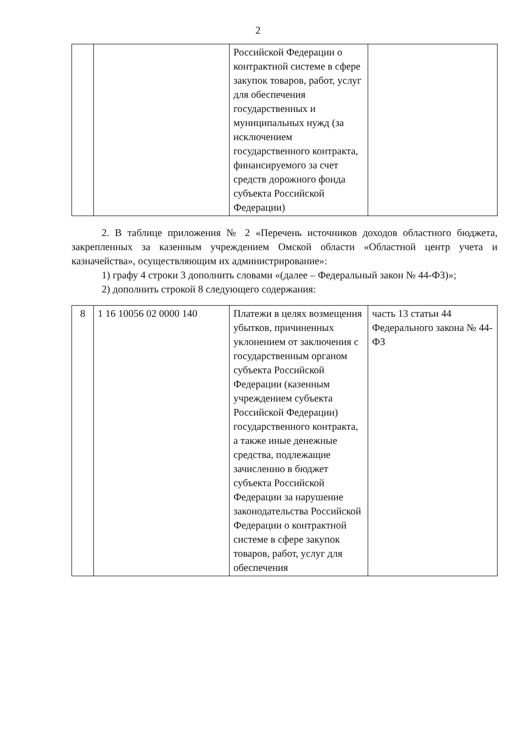2
| | | Российской Федерации о контрактной системе в сфере закупок товаров, работ, услуг для обеспечения государственных и муниципальных нужд (за исключением государственного контракта, финансируемого за счет средств дорожного фонда субъекта Российской Федерации) | |
2. В таблице приложения № 2 «Перечень источников доходов областного бюджета, закрепленных за казенным учреждением Омской области «Областной центр учета и казначейства», осуществляющим их администрирование»:
1) графу 4 строки 3 дополнить словами «(далее – Федеральный закон № 44-ФЗ)»;
2) дополнить строкой 8 следующего содержания:
| 8 | 1 16 10056 02 0000 140 | Платежи в целях возмещения убытков, причиненных уклонением от заключения с государственным органом субъекта Российской Федерации (казенным учреждением субъекта Российской Федерации) государственного контракта, а также иные денежные средства, подлежащие зачислению в бюджет субъекта Российской Федерации за нарушение законодательства Российской Федерации о контрактной системе в сфере закупок товаров, работ, услуг для обеспечения | часть 13 статьи 44 Федерального закона № 44-ФЗ |